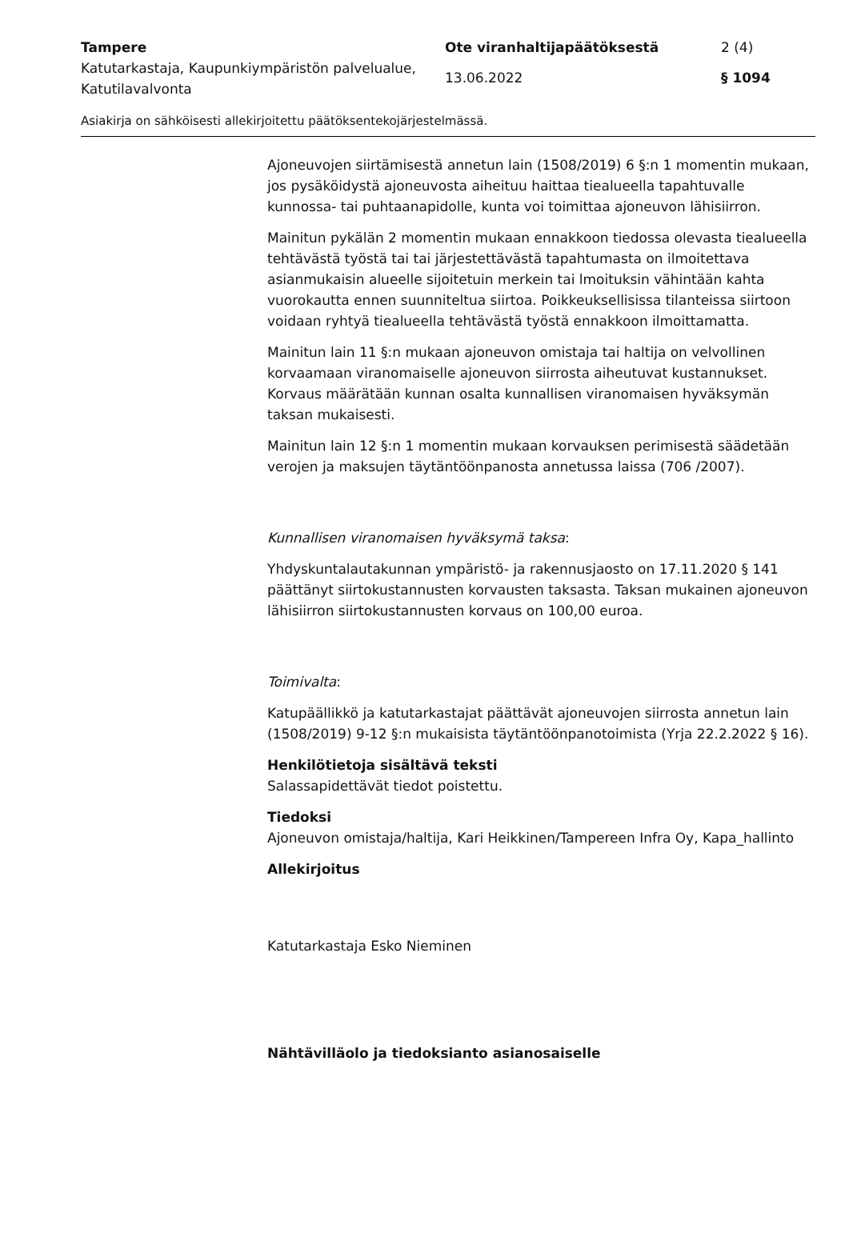Tampere Ote viranhaltijapäätöksestä 2 (4)
Katutarkastaja, Kaupunkiympäristön palvelualue, Katutilavalvonta
13.06.2022 § 1094
Asiakirja on sähköisesti allekirjoitettu päätöksentekojärjestelmässä.
Ajoneuvojen siirtämisestä annetun lain (1508/2019) 6 §:n 1 momentin mukaan, jos pysäköidystä ajoneuvosta aiheituu haittaa tiealueella tapahtuvalle kunnossa- tai puhtaanapidolle, kunta voi toimittaa ajoneuvon lähisiirron.
Mainitun pykälän 2 momentin mukaan ennakkoon tiedossa olevasta tiealueella tehtävästä työstä tai tai järjestettävästä tapahtumasta on ilmoitettava asianmukaisin alueelle sijoitetuin merkein tai lmoituksin vähintään kahta vuorokautta ennen suunniteltua siirtoa. Poikkeuksellisissa tilanteissa siirtoon voidaan ryhtyä tiealueella tehtävästä työstä ennakkoon ilmoittamatta.
Mainitun lain 11 §:n mukaan ajoneuvon omistaja tai haltija on velvollinen korvaamaan viranomaiselle ajoneuvon siirrosta aiheutuvat kustannukset. Korvaus määrätään kunnan osalta kunnallisen viranomaisen hyväksymän taksan mukaisesti.
Mainitun lain 12 §:n 1 momentin mukaan korvauksen perimisestä säädetään verojen ja maksujen täytäntöönpanosta annetussa laissa (706 /2007).
Kunnallisen viranomaisen hyväksymä taksa:
Yhdyskuntalautakunnan ympäristö- ja rakennusjaosto on 17.11.2020 § 141 päättänyt siirtokustannusten korvausten taksasta. Taksan mukainen ajoneuvon lähisiirron siirtokustannusten korvaus on 100,00 euroa.
Toimivalta:
Katupäällikkö ja katutarkastajat päättävät ajoneuvojen siirrosta annetun lain (1508/2019) 9-12 §:n mukaisista täytäntöönpanotoimista (Yrja 22.2.2022 § 16).
Henkilötietoja sisältävä teksti
Salassapidettävät tiedot poistettu.
Tiedoksi
Ajoneuvon omistaja/haltija, Kari Heikkinen/Tampereen Infra Oy, Kapa_hallinto
Allekirjoitus
Katutarkastaja Esko Nieminen
Nähtävilläolo ja tiedoksianto asianosaiselle